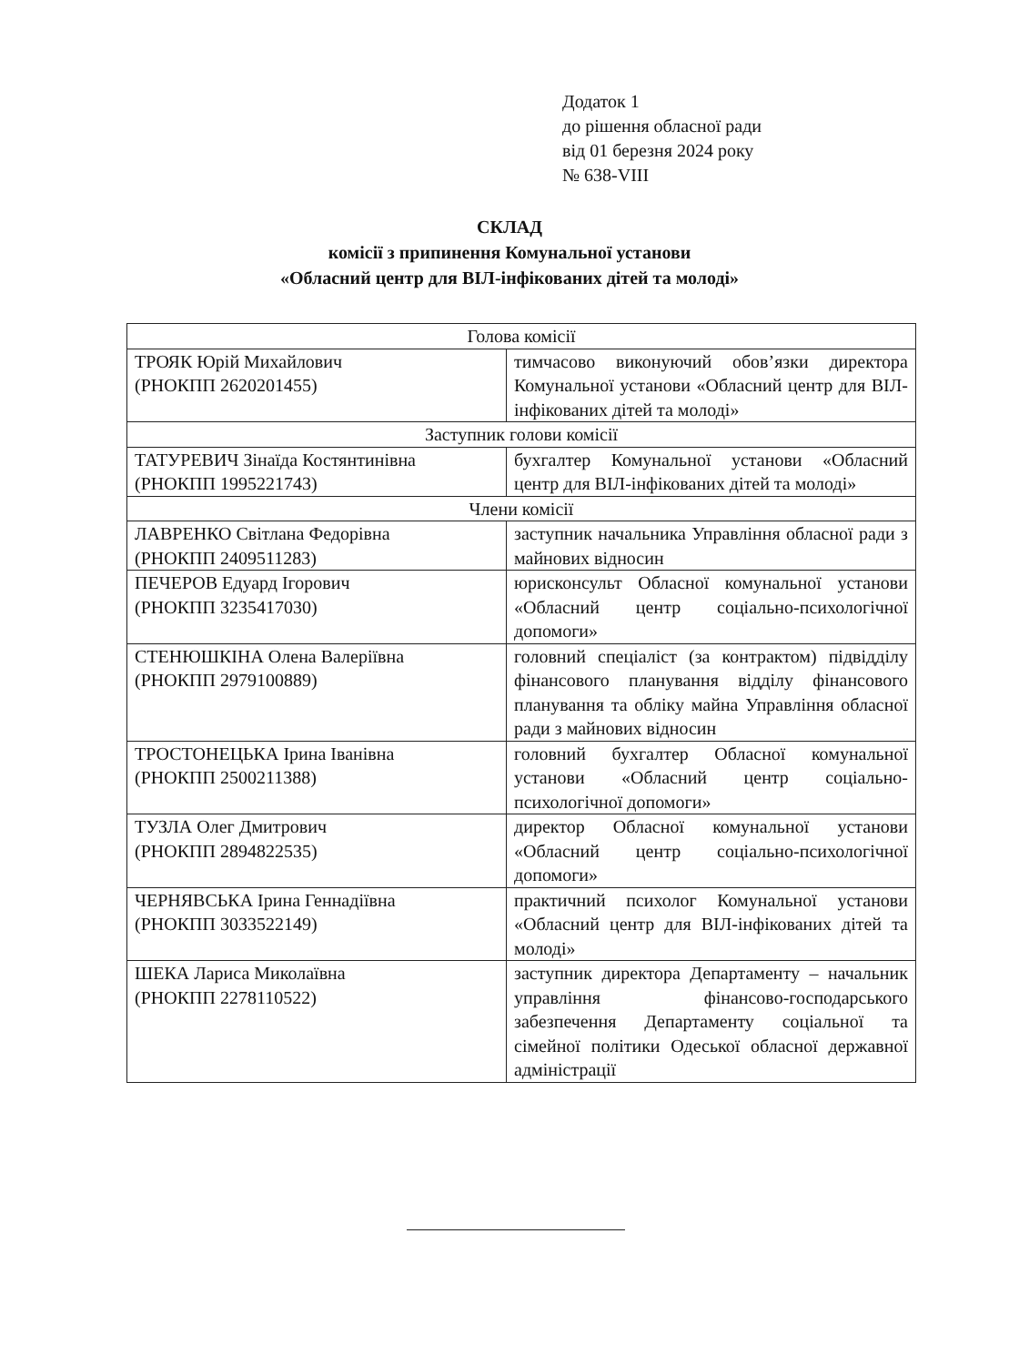Додаток 1
до рішення обласної ради
від 01 березня 2024 року
№ 638-VIII
СКЛАД
комісії з припинення Комунальної установи
«Обласний центр для ВІЛ-інфікованих дітей та молоді»
| Голова комісії | |
| ТРОЯК Юрій Михайлович (РНОКПП 2620201455) | тимчасово виконуючий обов’язки директора Комунальної установи «Обласний центр для ВІЛ-інфікованих дітей та молоді» |
| Заступник голови комісії | |
| ТАТУРЕВИЧ Зінаїда Костянтинівна (РНОКПП 1995221743) | бухгалтер Комунальної установи «Обласний центр для ВІЛ-інфікованих дітей та молоді» |
| Члени комісії | |
| ЛАВРЕНКО Світлана Федорівна (РНОКПП 2409511283) | заступник начальника Управління обласної ради з майнових відносин |
| ПЕЧЕРОВ Едуард Ігорович (РНОКПП 3235417030) | юрисконсульт Обласної комунальної установи «Обласний центр соціально-психологічної допомоги» |
| СТЕНЮШКІНА Олена Валеріївна (РНОКПП 2979100889) | головний спеціаліст (за контрактом) підвідділу фінансового планування відділу фінансового планування та обліку майна Управління обласної ради з майнових відносин |
| ТРОСТОНЕЦЬКА Ірина Іванівна (РНОКПП 2500211388) | головний бухгалтер Обласної комунальної установи «Обласний центр соціально-психологічної допомоги» |
| ТУЗЛА Олег Дмитрович (РНОКПП 2894822535) | директор Обласної комунальної установи «Обласний центр соціально-психологічної допомоги» |
| ЧЕРНЯВСЬКА Ірина Геннадіївна (РНОКПП 3033522149) | практичний психолог Комунальної установи «Обласний центр для ВІЛ-інфікованих дітей та молоді» |
| ШЕКА Лариса Миколаївна (РНОКПП 2278110522) | заступник директора Департаменту – начальник управління фінансово-господарського забезпечення Департаменту соціальної та сімейної політики Одеської обласної державної адміністрації |